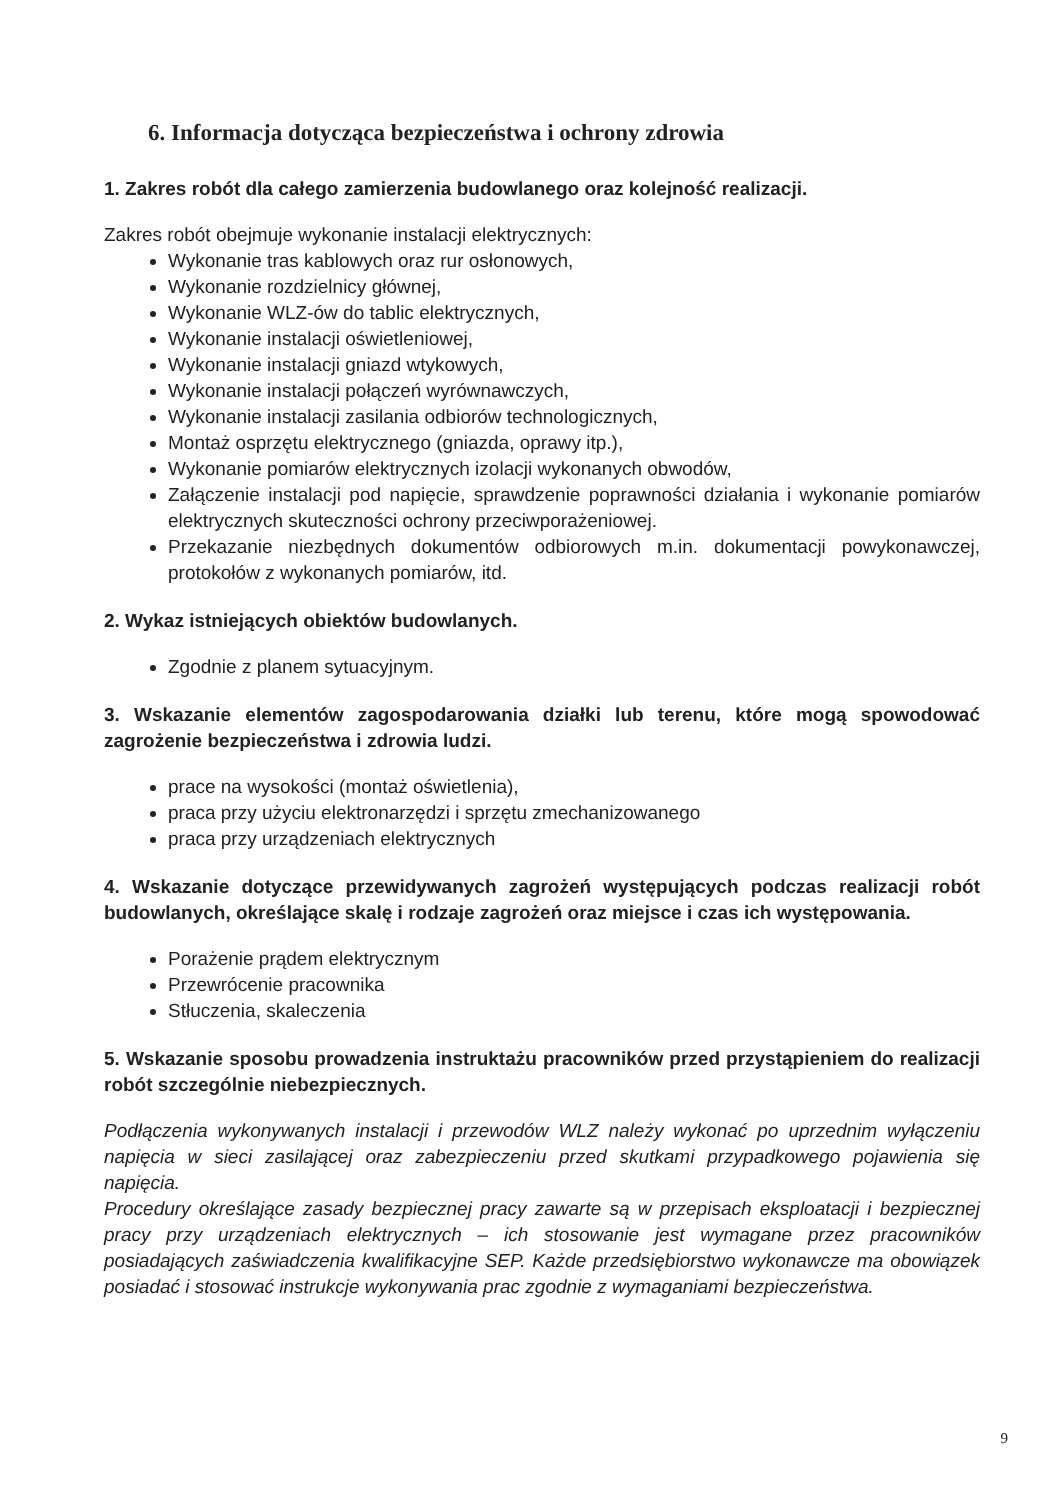6. Informacja dotycząca bezpieczeństwa i ochrony zdrowia
1. Zakres robót dla całego zamierzenia budowlanego oraz kolejność realizacji.
Zakres robót obejmuje wykonanie instalacji elektrycznych:
Wykonanie tras kablowych oraz rur osłonowych,
Wykonanie rozdzielnicy głównej,
Wykonanie WLZ-ów do tablic elektrycznych,
Wykonanie instalacji oświetleniowej,
Wykonanie instalacji gniazd wtykowych,
Wykonanie instalacji połączeń wyrównawczych,
Wykonanie instalacji zasilania odbiorów technologicznych,
Montaż osprzętu elektrycznego (gniazda, oprawy itp.),
Wykonanie pomiarów elektrycznych izolacji wykonanych obwodów,
Załączenie instalacji pod napięcie, sprawdzenie poprawności działania i wykonanie pomiarów elektrycznych skuteczności ochrony przeciwporażeniowej.
Przekazanie niezbędnych dokumentów odbiorowych m.in. dokumentacji powykonawczej, protokołów z wykonanych pomiarów, itd.
2. Wykaz istniejących obiektów budowlanych.
Zgodnie z planem sytuacyjnym.
3. Wskazanie elementów zagospodarowania działki lub terenu, które mogą spowodować zagrożenie bezpieczeństwa i zdrowia ludzi.
prace na wysokości (montaż oświetlenia),
praca przy użyciu elektronarzędzi i sprzętu zmechanizowanego
praca przy urządzeniach elektrycznych
4. Wskazanie dotyczące przewidywanych zagrożeń występujących podczas realizacji robót budowlanych, określające skalę i rodzaje zagrożeń oraz miejsce i czas ich występowania.
Porażenie prądem elektrycznym
Przewrócenie pracownika
Stłuczenia, skaleczenia
5. Wskazanie sposobu prowadzenia instruktażu pracowników przed przystąpieniem do realizacji robót szczególnie niebezpiecznych.
Podłączenia wykonywanych instalacji i przewodów WLZ należy wykonać po uprzednim wyłączeniu napięcia w sieci zasilającej oraz zabezpieczeniu przed skutkami przypadkowego pojawienia się napięcia.
Procedury określające zasady bezpiecznej pracy zawarte są w przepisach eksploatacji i bezpiecznej pracy przy urządzeniach elektrycznych – ich stosowanie jest wymagane przez pracowników posiadających zaświadczenia kwalifikacyjne SEP. Każde przedsiębiorstwo wykonawcze ma obowiązek posiadać i stosować instrukcje wykonywania prac zgodnie z wymaganiami bezpieczeństwa.
9